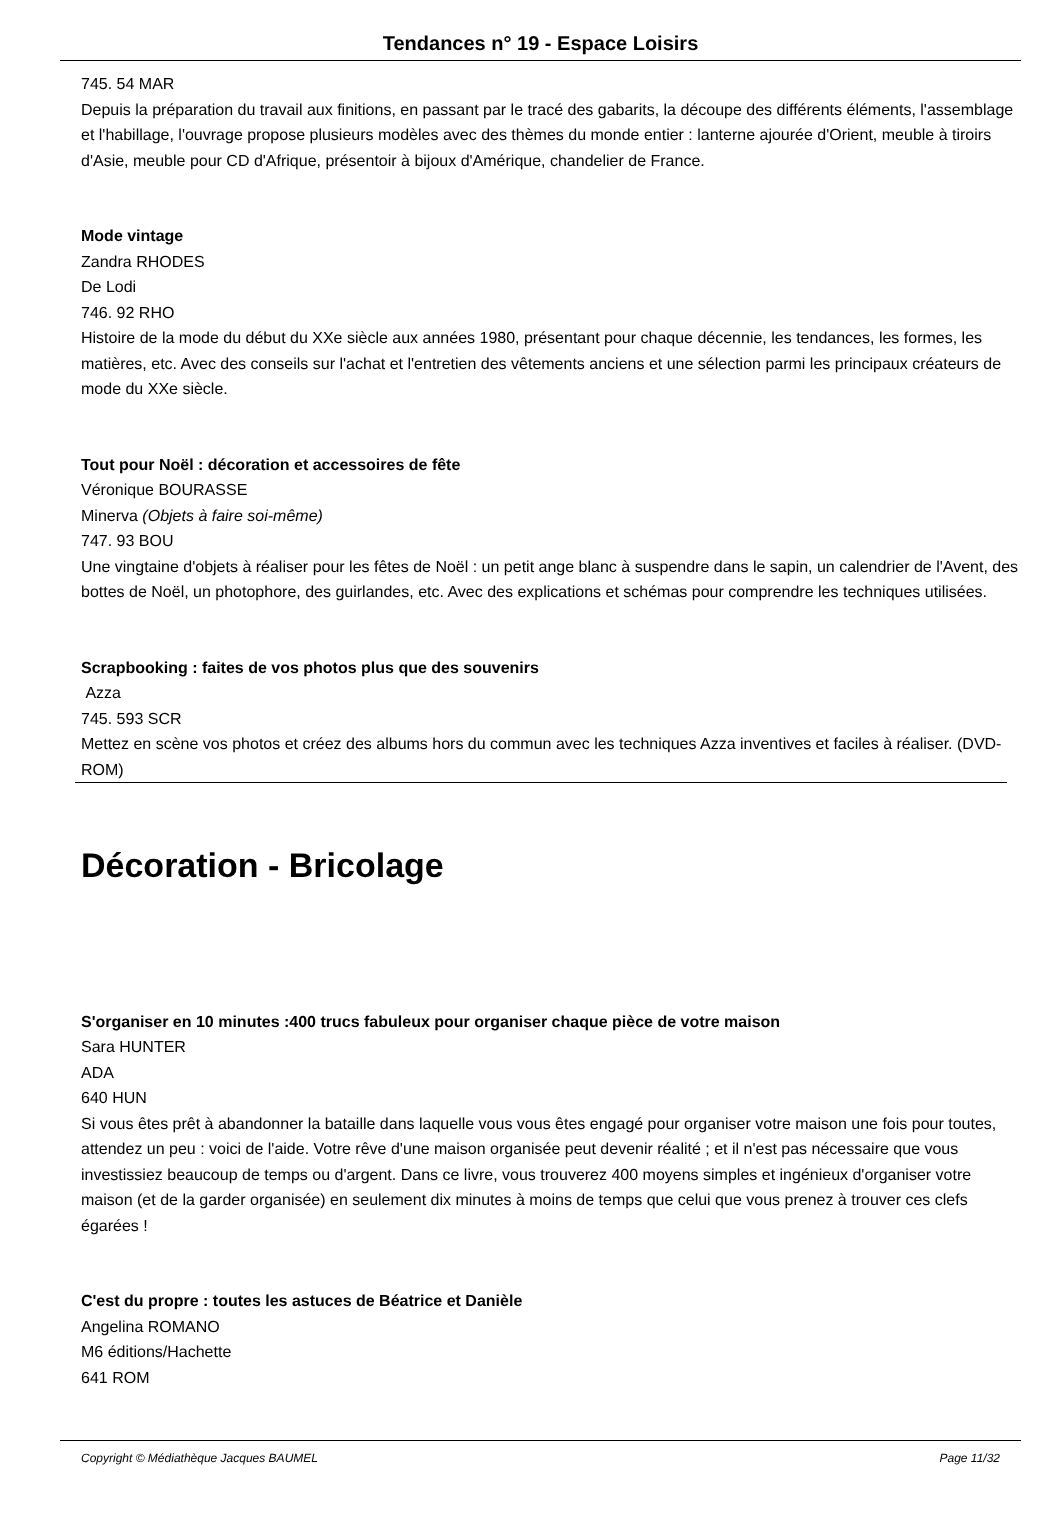Tendances n° 19 - Espace Loisirs
745. 54 MAR
Depuis la préparation du travail aux finitions, en passant par le tracé des gabarits, la découpe des différents éléments, l'assemblage et l'habillage, l'ouvrage propose plusieurs modèles avec des thèmes du monde entier : lanterne ajourée d'Orient, meuble à tiroirs d'Asie, meuble pour CD d'Afrique, présentoir à bijoux d'Amérique, chandelier de France.
Mode vintage
Zandra RHODES
De Lodi
746. 92 RHO
Histoire de la mode du début du XXe siècle aux années 1980, présentant pour chaque décennie, les tendances, les formes, les matières, etc. Avec des conseils sur l'achat et l'entretien des vêtements anciens et une sélection parmi les principaux créateurs de mode du XXe siècle.
Tout pour Noël : décoration et accessoires de fête
Véronique BOURASSE
Minerva (Objets à faire soi-même)
747. 93 BOU
Une vingtaine d'objets à réaliser pour les fêtes de Noël : un petit ange blanc à suspendre dans le sapin, un calendrier de l'Avent, des bottes de Noël, un photophore, des guirlandes, etc. Avec des explications et schémas pour comprendre les techniques utilisées.
Scrapbooking : faites de vos photos plus que des souvenirs
Azza
745. 593 SCR
Mettez en scène vos photos et créez des albums hors du commun avec les techniques Azza inventives et faciles à réaliser. (DVD-ROM)
Décoration - Bricolage
S'organiser en 10 minutes :400 trucs fabuleux pour organiser chaque pièce de votre maison
Sara HUNTER
ADA
640 HUN
Si vous êtes prêt à abandonner la bataille dans laquelle vous vous êtes engagé pour organiser votre maison une fois pour toutes, attendez un peu : voici de l'aide. Votre rêve d'une maison organisée peut devenir réalité ; et il n'est pas nécessaire que vous investissiez beaucoup de temps ou d'argent. Dans ce livre, vous trouverez 400 moyens simples et ingénieux d'organiser votre maison (et de la garder organisée) en seulement dix minutes à moins de temps que celui que vous prenez à trouver ces clefs égarées !
C'est du propre : toutes les astuces de Béatrice et Danièle
Angelina ROMANO
M6 éditions/Hachette
641 ROM
Copyright © Médiathèque Jacques BAUMEL Page 11/32